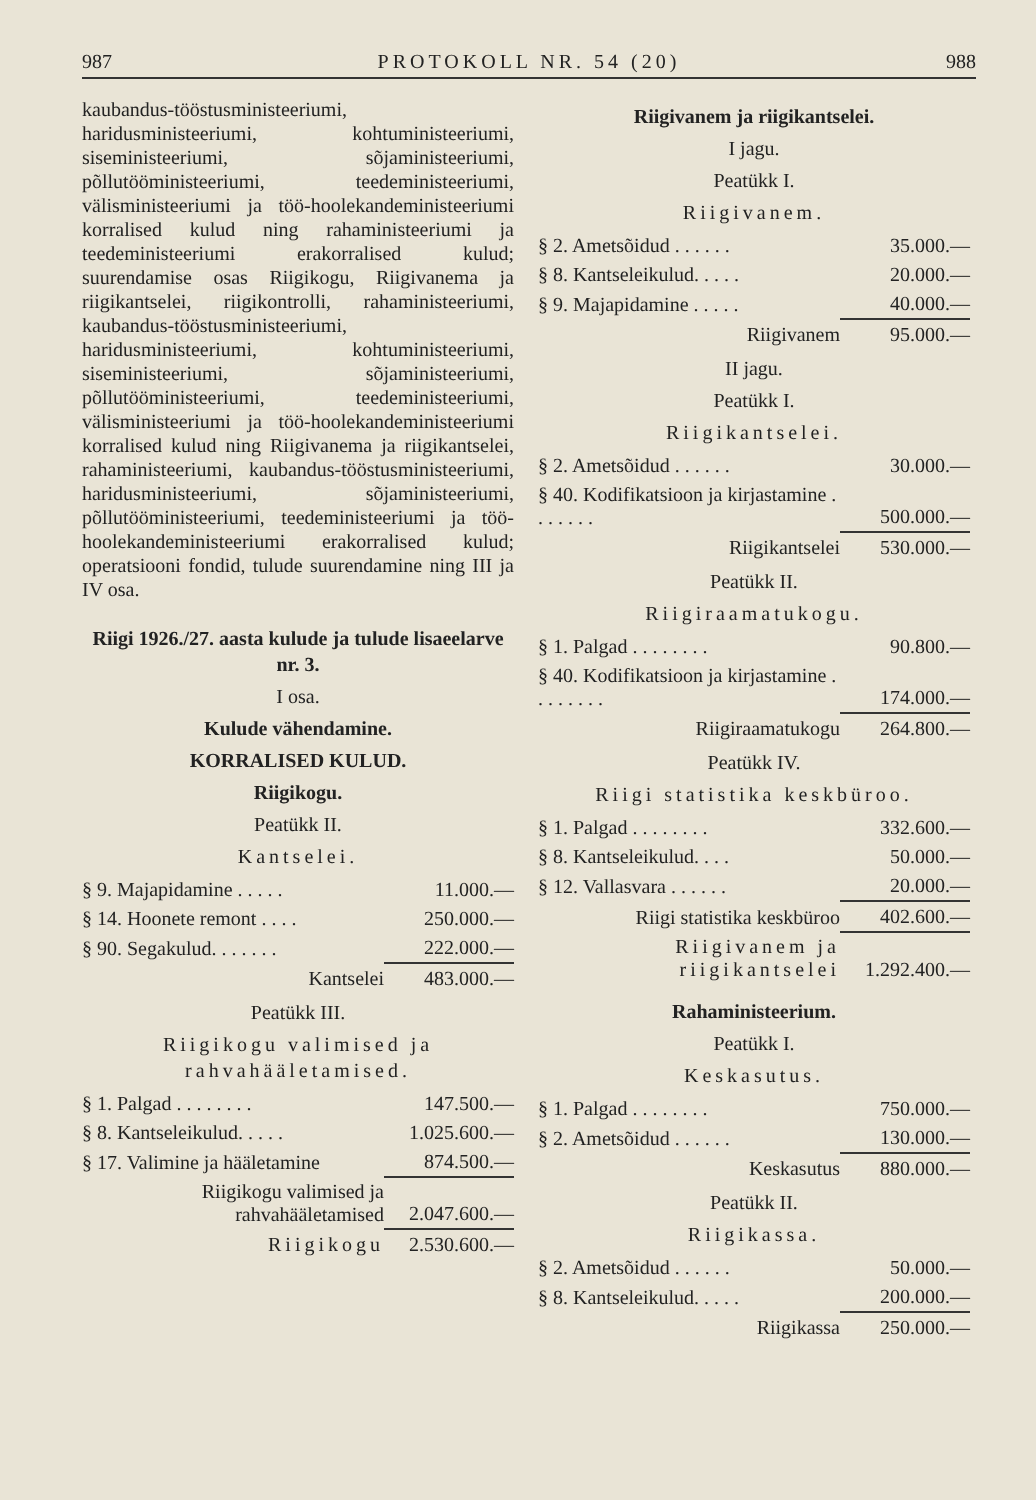987 PROTOKOLL NR. 54 (20) 988
kaubandus-tööstusministeeriumi, haridusministeeriumi, kohtuministeeriumi, siseministeeriumi, sõjaministeeriumi, põllutööministeeriumi, teedeministeeriumi, välisministeeriumi ja töö-hoolekandeministeeriumi korralised kulud ning rahaministeeriumi ja teedeministeeriumi erakorralised kulud; suurendamise osas Riigikogu, Riigivanema ja riigikantselei, riigikontrolli, rahaministeeriumi, kaubandus-tööstusministeeriumi, haridusministeeriumi, kohtuministeeriumi, siseministeeriumi, sõjaministeeriumi, põllutööministeeriumi, teedeministeeriumi, välisministeeriumi ja töö-hoolekandeministeeriumi korralised kulud ning Riigivanema ja riigikantselei, rahaministeeriumi, kaubandus-tööstusministeeriumi, haridusministeeriumi, sõjaministeeriumi, põllutööministeeriumi, teedeministeeriumi ja töö-hoolekandeministeeriumi erakorralised kulud; operatsiooni fondid, tulude suurendamine ning III ja IV osa.
Riigi 1926./27. aasta kulude ja tulude lisaeelarve nr. 3.
I osa.
Kulude vähendamine.
KORRALISED KULUD.
Riigikogu.
Peatükk II.
Kantselei.
| § 9. Majapidamine . . . . . | 11.000.— |
| § 14. Hoonete remont . . . . | 250.000.— |
| § 90. Segakulud. . . . . . . | 222.000.— |
| Kantselei | 483.000.— |
Peatükk III.
Riigikogu valimised ja rahvahääletamised.
| § 1. Palgad . . . . . . . . | 147.500.— |
| § 8. Kantseleikulud. . . . . | 1.025.600.— |
| § 17. Valimine ja hääletamine | 874.500.— |
| Riigikogu valimised ja rahvahääletamised | 2.047.600.— |
| Riigikogu | 2.530.600.— |
Riigivanem ja riigikantselei.
I jagu.
Peatükk I.
Riigivanem.
| § 2. Ametsõidud . . . . . . | 35.000.— |
| § 8. Kantseleikulud. . . . . | 20.000.— |
| § 9. Majapidamine . . . . . | 40.000.— |
| Riigivanem | 95.000.— |
II jagu.
Peatükk I.
Riigikantselei.
| § 2. Ametsõidud . . . . . . | 30.000.— |
| § 40. Kodifikatsioon ja kirjastamine . . . . . . . | 500.000.— |
| Riigikantselei | 530.000.— |
Peatükk II.
Riigiraamatukogu.
| § 1. Palgad . . . . . . . . | 90.800.— |
| § 40. Kodifikatsioon ja kirjastamine . . . . . . . . | 174.000.— |
| Riigiraamatukogu | 264.800.— |
Peatükk IV.
Riigi statistika keskbüroo.
| § 1. Palgad . . . . . . . . | 332.600.— |
| § 8. Kantseleikulud. . . . | 50.000.— |
| § 12. Vallasvara . . . . . . | 20.000.— |
| Riigi statistika keskbüroo | 402.600.— |
| Riigivanem ja riigikantselei | 1.292.400.— |
Rahaministeerium.
Peatükk I.
Keskasutus.
| § 1. Palgad . . . . . . . . | 750.000.— |
| § 2. Ametsõidud . . . . . . | 130.000.— |
| Keskasutus | 880.000.— |
Peatükk II.
Riigikassa.
| § 2. Ametsõidud . . . . . . | 50.000.— |
| § 8. Kantseleikulud. . . . . | 200.000.— |
| Riigikassa | 250.000.— |